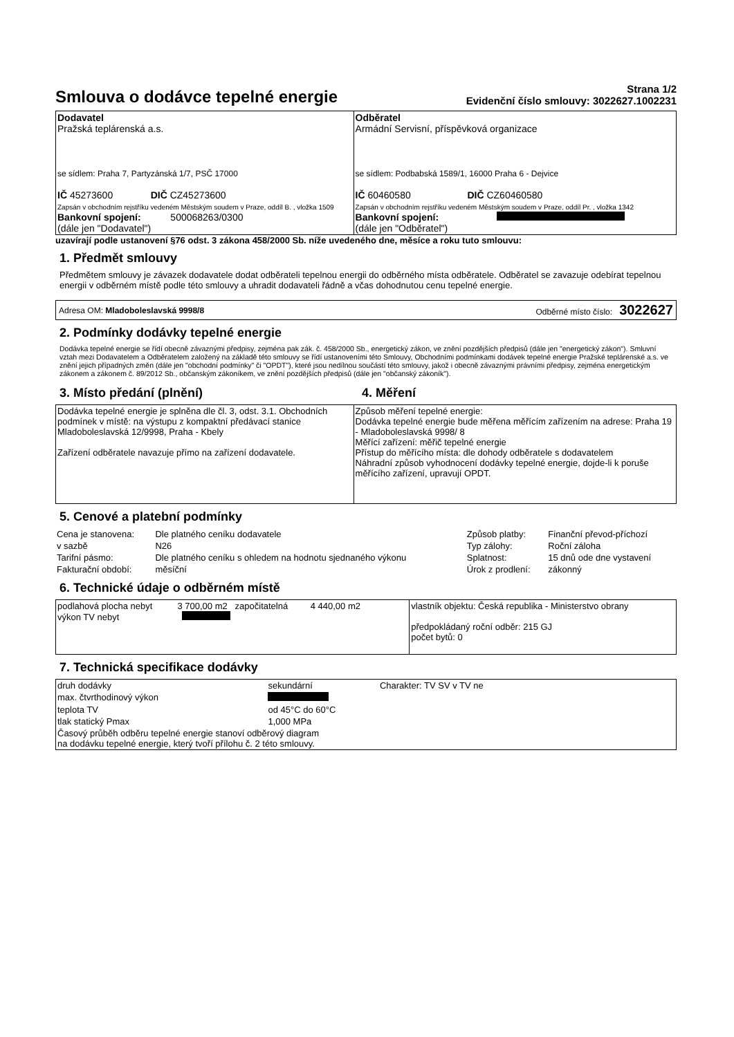Smlouva o dodávce tepelné energie
Strana 1/2
Evidenční číslo smlouvy: 3022627.1002231
| Dodavatel Pražská teplárenská a.s. se sídlem: Praha 7, Partyzánská 1/7, PSČ 17000 IČ 45273600 DIČ CZ45273600 Zapsán v obchodním rejstříku vedeném Městským soudem v Praze, oddíl B. , vložka 1509 Bankovní spojení: 500068263/0300 (dále jen "Dodavatel") | Odběratel Armádní Servisní, příspěvková organizace se sídlem: Podbabská 1589/1, 16000 Praha 6 - Dejvice IČ 60460580 DIČ CZ60460580 Zapsán v obchodním rejstříku vedeném Městským soudem v Praze, oddíl Pr. , vložka 1342 Bankovní spojení: (dále jen "Odběratel") |
uzavírají podle ustanovení §76 odst. 3 zákona 458/2000 Sb. níže uvedeného dne, měsíce a roku tuto smlouvu:
1. Předmět smlouvy
Předmětem smlouvy je závazek dodavatele dodat odběrateli tepelnou energii do odběrného místa odběratele. Odběratel se zavazuje odebírat tepelnou energii v odběrném místě podle této smlouvy a uhradit dodavateli řádně a včas dohodnutou cenu tepelné energie.
Adresa OM: Mladoboleslavská 9998/8 Odběrné místo číslo: 3022627
2. Podmínky dodávky tepelné energie
Dodávka tepelné energie se řídí obecně závaznými předpisy, zejména pak zák. č. 458/2000 Sb., energetický zákon, ve znění pozdějších předpisů (dále jen "energetický zákon"). Smluvní vztah mezi Dodavatelem a Odběratelem založený na základě této smlouvy se řídí ustanoveními této Smlouvy, Obchodními podmínkami dodávek tepelné energie Pražské teplárenské a.s. ve znění jejich případných změn (dále jen "obchodní podmínky" či "OPDT"), které jsou nedílnou součástí této smlouvy, jakož i obecně závaznými právními předpisy, zejména energetickým zákonem a zákonem č. 89/2012 Sb., občanským zákoníkem, ve znění pozdějších předpisů (dále jen "občanský zákoník").
3. Místo předání (plnění) 4. Měření
| Dodávka tepelné energie je splněna dle čl. 3, odst. 3.1. Obchodních podmínek v místě: na výstupu z kompaktní předávací stanice Mladoboleslavská 12/9998, Praha - Kbely Zařízení odběratele navazuje přímo na zařízení dodavatele. | Způsob měření tepelné energie: Dodávka tepelné energie bude měřena měřícím zařízením na adrese: Praha 19 - Mladoboleslavská 9998/ 8 Měřící zařízení: měřič tepelné energie Přístup do měřícího místa: dle dohody odběratele s dodavatelem Náhradní způsob vyhodnocení dodávky tepelné energie, dojde-li k poruše měřícího zařízení, upravují OPDT. |
5. Cenové a platební podmínky
| Cena je stanovena: | Dle platného ceníku dodavatele | Způsob platby: | Finanční převod-příchozí |
| v sazbě | N26 | Typ zálohy: | Roční záloha |
| Tarifní pásmo: | Dle platného ceníku s ohledem na hodnotu sjednaného výkonu | Splatnost: | 15 dnů ode dne vystavení |
| Fakturační období: | měsíční | Úrok z prodlení: | zákonný |
6. Technické údaje o odběrném místě
| podlahová plocha nebyt 3 700,00 m2 započitatelná 4 440,00 m2 výkon TV nebyt | vlastník objektu: Česká republika - Ministerstvo obrany předpokládaný roční odběr: 215 GJ počet bytů: 0 |
7. Technická specifikace dodávky
| druh dodávky | sekundární | Charakter: TV SV v TV ne |
| max. čtvrthodinový výkon | | |
| teplota TV | od 45°C do 60°C | |
| tlak statický Pmax | 1,000 MPa | |
| Časový průběh odběru tepelné energie stanoví odběrový diagram na dodávku tepelné energie, který tvoří přílohu č. 2 této smlouvy. | | |